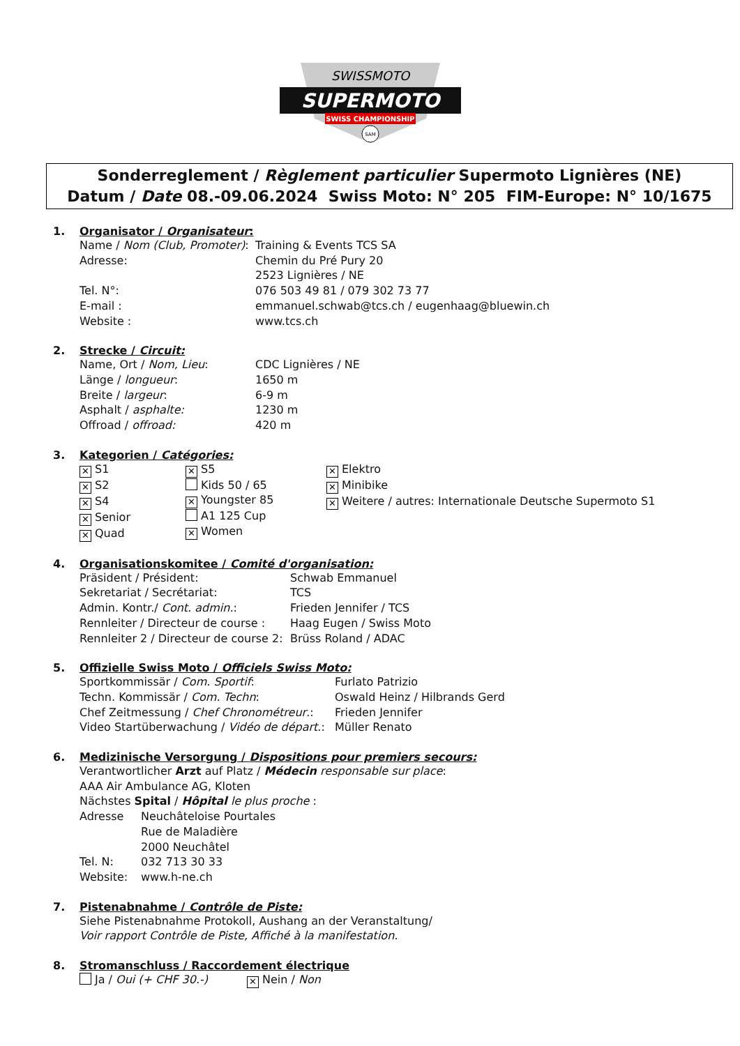SWISSMOTO
SUPERMOTO
SWISS CHAMPIONSHIP
SAM
Sonderreglement / Règlement particulier Supermoto Lignières (NE)
Datum / Date 08.-09.06.2024 Swiss Moto: N° 205 FIM-Europe: N° 10/1675
1. Organisator / Organisateur:
Name / Nom (Club, Promoter): Training & Events TCS SA
Adresse: Chemin du Pré Pury 20
2523 Lignières / NE
Tel. N°: 076 503 49 81 / 079 302 73 77
E-mail : emmanuel.schwab@tcs.ch / eugenhaag@bluewin.ch
Website : www.tcs.ch
2. Strecke / Circuit:
Name, Ort / Nom, Lieu: CDC Lignières / NE
Länge / longueur: 1650 m
Breite / largeur: 6-9 m
Asphalt / asphalte: 1230 m
Offroad / offroad: 420 m
3. Kategorien / Catégories:
✕ S1
✕ S2
✕ S4
✕ Senior
✕ Quad
✕ S5
Kids 50 / 65
✕ Youngster 85
A1 125 Cup
✕ Women
✕ Elektro
✕ Minibike
✕ Weitere / autres: Internationale Deutsche Supermoto S1
4. Organisationskomitee / Comité d'organisation:
Präsident / Président: Schwab Emmanuel
Sekretariat / Secrétariat: TCS
Admin. Kontr./ Cont. admin.: Frieden Jennifer / TCS
Rennleiter / Directeur de course : Haag Eugen / Swiss Moto
Rennleiter 2 / Directeur de course 2: Brüss Roland / ADAC
5. Offizielle Swiss Moto / Officiels Swiss Moto:
Sportkommissär / Com. Sportif: Furlato Patrizio
Techn. Kommissär / Com. Techn: Oswald Heinz / Hilbrands Gerd
Chef Zeitmessung / Chef Chronométreur.: Frieden Jennifer
Video Startüberwachung / Vidéo de départ.: Müller Renato
6. Medizinische Versorgung / Dispositions pour premiers secours:
Verantwortlicher Arzt auf Platz / Médecin responsable sur place:
AAA Air Ambulance AG, Kloten
Nächstes Spital / Hôpital le plus proche :
Adresse Neuchâteloise Pourtales
Rue de Maladière
2000 Neuchâtel
Tel. N: 032 713 30 33
Website: www.h-ne.ch
7. Pistenabnahme / Contrôle de Piste:
Siehe Pistenabnahme Protokoll, Aushang an der Veranstaltung/
Voir rapport Contrôle de Piste, Affiché à la manifestation.
8. Stromanschluss / Raccordement électrique
Ja / Oui (+ CHF 30.-) ✕ Nein / Non